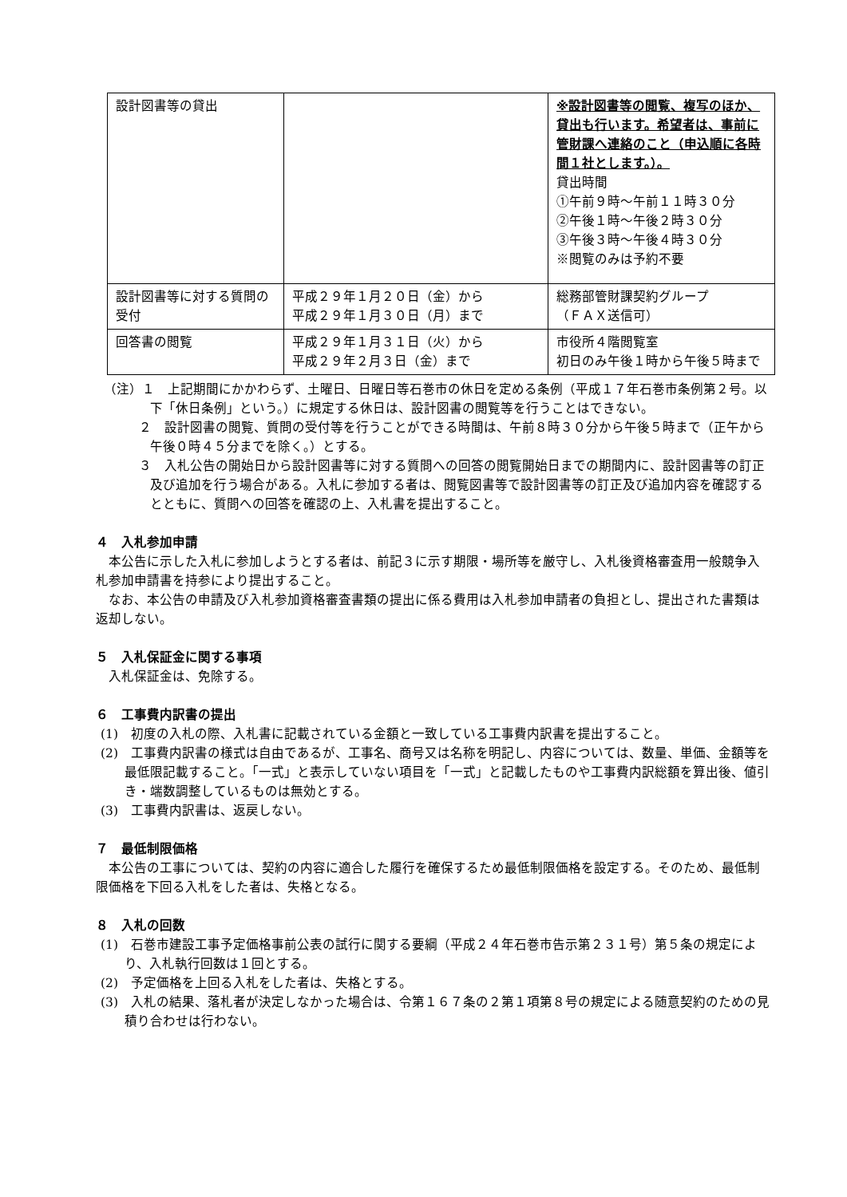| 設計図書等の貸出 | | ※設計図書等の閲覧、複写のほか、貸出も行います。希望者は、事前に管財課へ連絡のこと（申込順に各時間１社とします。）。 貸出時間 ①午前９時～午前１１時３０分 ②午後１時～午後２時３０分 ③午後３時～午後４時３０分 ※閲覧のみは予約不要 |
| 設計図書等に対する質問の受付 | 平成２９年１月２０日（金）から 平成２９年１月３０日（月）まで | 総務部管財課契約グループ （ＦＡＸ送信可） |
| 回答書の閲覧 | 平成２９年１月３１日（火）から 平成２９年２月３日（金）まで | 市役所４階閲覧室 初日のみ午後１時から午後５時まで |
（注）１　上記期間にかかわらず、土曜日、日曜日等石巻市の休日を定める条例（平成１７年石巻市条例第２号。以下「休日条例」という。）に規定する休日は、設計図書の閲覧等を行うことはできない。
２　設計図書の閲覧、質問の受付等を行うことができる時間は、午前８時３０分から午後５時まで（正午から午後０時４５分までを除く。）とする。
３　入札公告の開始日から設計図書等に対する質問への回答の閲覧開始日までの期間内に、設計図書等の訂正及び追加を行う場合がある。入札に参加する者は、閲覧図書等で設計図書等の訂正及び追加内容を確認するとともに、質問への回答を確認の上、入札書を提出すること。
４　入札参加申請
本公告に示した入札に参加しようとする者は、前記３に示す期限・場所等を厳守し、入札後資格審査用一般競争入札参加申請書を持参により提出すること。
なお、本公告の申請及び入札参加資格審査書類の提出に係る費用は入札参加申請者の負担とし、提出された書類は返却しない。
５　入札保証金に関する事項
入札保証金は、免除する。
６　工事費内訳書の提出
(1)　初度の入札の際、入札書に記載されている金額と一致している工事費内訳書を提出すること。
(2)　工事費内訳書の様式は自由であるが、工事名、商号又は名称を明記し、内容については、数量、単価、金額等を最低限記載すること。「一式」と表示していない項目を「一式」と記載したものや工事費内訳総額を算出後、値引き・端数調整しているものは無効とする。
(3)　工事費内訳書は、返戻しない。
７　最低制限価格
本公告の工事については、契約の内容に適合した履行を確保するため最低制限価格を設定する。そのため、最低制限価格を下回る入札をした者は、失格となる。
８　入札の回数
(1)　石巻市建設工事予定価格事前公表の試行に関する要綱（平成２４年石巻市告示第２３１号）第５条の規定により、入札執行回数は１回とする。
(2)　予定価格を上回る入札をした者は、失格とする。
(3)　入札の結果、落札者が決定しなかった場合は、令第１６７条の２第１項第８号の規定による随意契約のための見積り合わせは行わない。